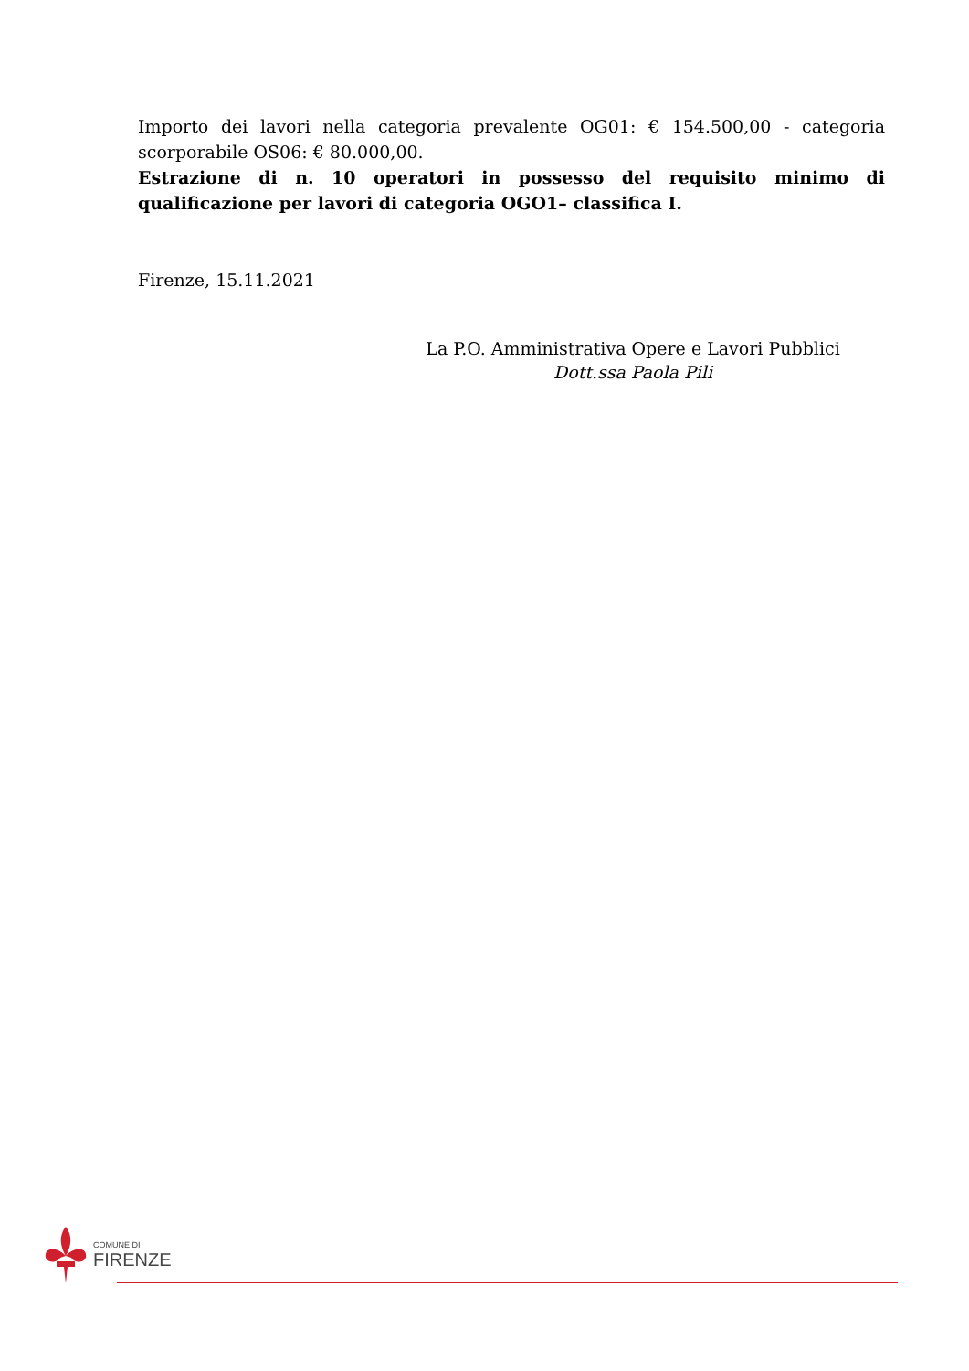Importo dei lavori nella categoria prevalente OG01: € 154.500,00 - categoria scorporabile OS06: € 80.000,00.
Estrazione di n. 10 operatori in possesso del requisito minimo di qualificazione per lavori di categoria OGO1– classifica I.
Firenze, 15.11.2021
La P.O. Amministrativa Opere e Lavori Pubblici
Dott.ssa Paola Pili
COMUNE DI
FIRENZE